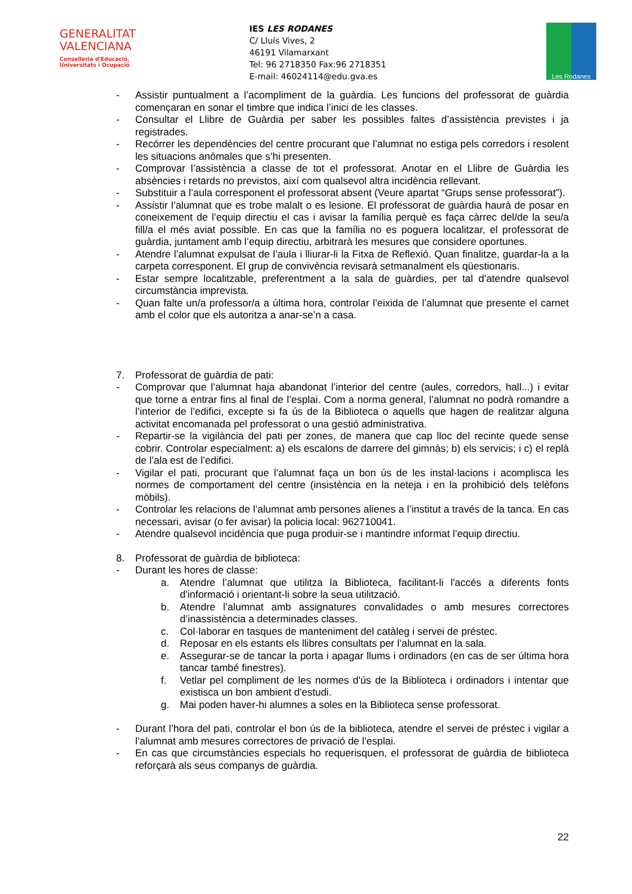GENERALITAT
VALENCIANA
Conselleria d'Educació,
Universitats i Ocupació
IES LES RODANES
C/ Lluís Vives, 2
46191 Vilamarxant
Tel: 96 2718350 Fax:96 2718351
E-mail: 46024114@edu.gva.es
Les Rodanes
- Assistir puntualment a l’acompliment de la guàrdia. Les funcions del professorat de guàrdia començaran en sonar el timbre que indica l’inici de les classes.
- Consultar el Llibre de Guàrdia per saber les possibles faltes d’assistència previstes i ja registrades.
- Recórrer les dependències del centre procurant que l’alumnat no estiga pels corredors i resolent les situacions anòmales que s’hi presenten.
- Comprovar l’assistència a classe de tot el professorat. Anotar en el Llibre de Guàrdia les absències i retards no previstos, així com qualsevol altra incidència rellevant.
- Substituir a l’aula corresponent el professorat absent (Veure apartat “Grups sense professorat”).
- Assistir l’alumnat que es trobe malalt o es lesione. El professorat de guàrdia haurà de posar en coneixement de l’equip directiu el cas i avisar la família perquè es faça càrrec del/de la seu/a fill/a el més aviat possible. En cas que la família no es poguera localitzar, el professorat de guàrdia, juntament amb l’equip directiu, arbitrarà les mesures que considere oportunes.
- Atendre l’alumnat expulsat de l’aula i lliurar-li la Fitxa de Reflexió. Quan finalitze, guardar-la a la carpeta corresponent. El grup de convivència revisarà setmanalment els qüestionaris.
- Estar sempre localitzable, preferentment a la sala de guàrdies, per tal d’atendre qualsevol circumstància imprevista.
- Quan falte un/a professor/a a última hora, controlar l’eixida de l’alumnat que presente el carnet amb el color que els autoritza a anar-se’n a casa.
7. Professorat de guàrdia de pati:
- Comprovar que l’alumnat haja abandonat l’interior del centre (aules, corredors, hall...) i evitar que torne a entrar fins al final de l’esplai. Com a norma general, l’alumnat no podrà romandre a l’interior de l’edifici, excepte si fa ús de la Biblioteca o aquells que hagen de realitzar alguna activitat encomanada pel professorat o una gestió administrativa.
- Repartir-se la vigilància del pati per zones, de manera que cap lloc del recinte quede sense cobrir. Controlar especialment: a) els escalons de darrere del gimnàs; b) els servicis; i c) el replà de l’ala est de l’edifici.
- Vigilar el pati, procurant que l’alumnat faça un bon ús de les instal·lacions i acomplisca les normes de comportament del centre (insistència en la neteja i en la prohibició dels telèfons mòbils).
- Controlar les relacions de l’alumnat amb persones alienes a l’institut a través de la tanca. En cas necessari, avisar (o fer avisar) la policia local: 962710041.
- Atendre qualsevol incidència que puga produir-se i mantindre informat l’equip directiu.
8. Professorat de guàrdia de biblioteca:
- Durant les hores de classe:
a. Atendre l’alumnat que utilitza la Biblioteca, facilitant-li l'accés a diferents fonts d'informació i orientant-li sobre la seua utilització.
b. Atendre l’alumnat amb assignatures convalidades o amb mesures correctores d’inassistència a determinades classes.
c. Col·laborar en tasques de manteniment del catàleg i servei de préstec.
d. Reposar en els estants els llibres consultats per l’alumnat en la sala.
e. Assegurar-se de tancar la porta i apagar llums i ordinadors (en cas de ser última hora tancar també finestres).
f. Vetlar pel compliment de les normes d'ús de la Biblioteca i ordinadors i intentar que existisca un bon ambient d'estudi.
g. Mai poden haver-hi alumnes a soles en la Biblioteca sense professorat.
- Durant l’hora del pati, controlar el bon ús de la biblioteca, atendre el servei de préstec i vigilar a l’alumnat amb mesures correctores de privació de l’esplai.
- En cas que circumstàncies especials ho requerisquen, el professorat de guàrdia de biblioteca reforçarà als seus companys de guàrdia.
22